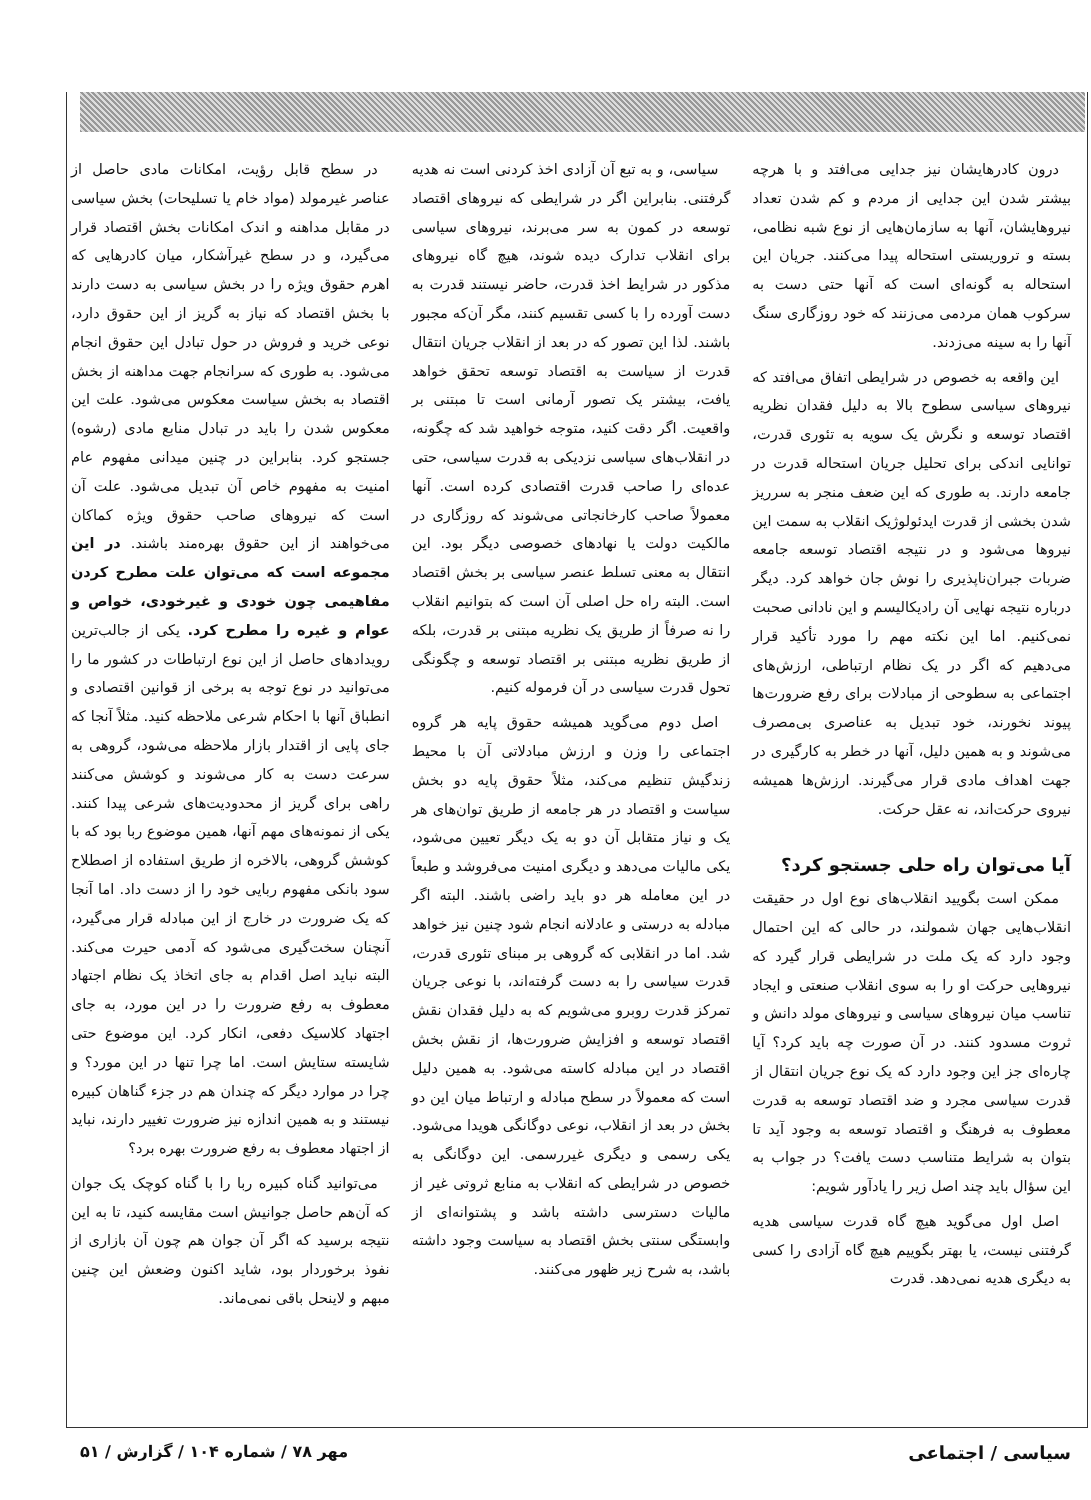درون کادرهایشان نیز جدایی می‌افتد و با هرچه بیشتر شدن این جدایی از مردم و کم شدن تعداد نیروهایشان، آنها به سازمان‌هایی از نوع شبه نظامی، بسته و تروریستی استحاله پیدا می‌کنند. جریان این استحاله به گونه‌ای است که آنها حتی دست به سرکوب همان مردمی می‌زنند که خود روزگاری سنگ آنها را به سینه می‌زدند.
این واقعه به خصوص در شرایطی اتفاق می‌افتد که نیروهای سیاسی سطوح بالا به دلیل فقدان نظریه اقتصاد توسعه و نگرش یک سویه به تئوری قدرت، توانایی اندکی برای تحلیل جریان استحاله قدرت در جامعه دارند. به طوری که این ضعف منجر به سرریز شدن بخشی از قدرت ایدئولوژیک انقلاب به سمت این نیروها می‌شود و در نتیجه اقتصاد توسعه جامعه ضربات جبران‌ناپذیری را نوش جان خواهد کرد. دیگر درباره نتیجه نهایی آن رادیکالیسم و این نادانی صحبت نمی‌کنیم. اما این نکته مهم را مورد تأکید قرار می‌دهیم که اگر در یک نظام ارتباطی، ارزش‌های اجتماعی به سطوحی از مبادلات برای رفع ضرورت‌ها پیوند نخورند، خود تبدیل به عناصری بی‌مصرف می‌شوند و به همین دلیل، آنها در خطر به کارگیری در جهت اهداف مادی قرار می‌گیرند. ارزش‌ها همیشه نیروی حرکت‌اند، نه عقل حرکت.
آیا می‌توان راه حلی جستجو کرد؟
ممکن است بگویید انقلاب‌های نوع اول در حقیقت انقلاب‌هایی جهان شمولند، در حالی که این احتمال وجود دارد که یک ملت در شرایطی قرار گیرد که نیروهایی حرکت او را به سوی انقلاب صنعتی و ایجاد تناسب میان نیروهای سیاسی و نیروهای مولد دانش و ثروت مسدود کنند. در آن صورت چه باید کرد؟ آیا چاره‌ای جز این وجود دارد که یک نوع جریان انتقال از قدرت سیاسی مجرد و ضد اقتصاد توسعه به قدرت معطوف به فرهنگ و اقتصاد توسعه به وجود آید تا بتوان به شرایط متناسب دست یافت؟ در جواب به این سؤال باید چند اصل زیر را یادآور شویم:
اصل اول می‌گوید هیچ گاه قدرت سیاسی هدیه گرفتنی نیست، یا بهتر بگوییم هیچ گاه آزادی را کسی به دیگری هدیه نمی‌دهد. قدرت
سیاسی، و به تبع آن آزادی اخذ کردنی است نه هدیه گرفتنی. بنابراین اگر در شرایطی که نیروهای اقتصاد توسعه در کمون به سر می‌برند، نیروهای سیاسی برای انقلاب تدارک دیده شوند، هیچ گاه نیروهای مذکور در شرایط اخذ قدرت، حاضر نیستند قدرت به دست آورده را با کسی تقسیم کنند، مگر آن‌که مجبور باشند. لذا این تصور که در بعد از انقلاب جریان انتقال قدرت از سیاست به اقتصاد توسعه تحقق خواهد یافت، بیشتر یک تصور آرمانی است تا مبتنی بر واقعیت. اگر دقت کنید، متوجه خواهید شد که چگونه، در انقلاب‌های سیاسی نزدیکی به قدرت سیاسی، حتی عده‌ای را صاحب قدرت اقتصادی کرده است. آنها معمولاً صاحب کارخانجاتی می‌شوند که روزگاری در مالکیت دولت یا نهادهای خصوصی دیگر بود. این انتقال به معنی تسلط عنصر سیاسی بر بخش اقتصاد است. البته راه حل اصلی آن است که بتوانیم انقلاب را نه صرفاً از طریق یک نظریه مبتنی بر قدرت، بلکه از طریق نظریه مبتنی بر اقتصاد توسعه و چگونگی تحول قدرت سیاسی در آن فرموله کنیم.
اصل دوم می‌گوید همیشه حقوق پایه هر گروه اجتماعی را وزن و ارزش مبادلاتی آن با محیط زندگیش تنظیم می‌کند، مثلاً حقوق پایه دو بخش سیاست و اقتصاد در هر جامعه از طریق توان‌های هر یک و نیاز متقابل آن دو به یک دیگر تعیین می‌شود، یکی مالیات می‌دهد و دیگری امنیت می‌فروشد و طبعاً در این معامله هر دو باید راضی باشند. البته اگر مبادله به درستی و عادلانه انجام شود چنین نیز خواهد شد. اما در انقلابی که گروهی بر مبنای تئوری قدرت، قدرت سیاسی را به دست گرفته‌اند، با نوعی جریان تمرکز قدرت روبرو می‌شویم که به دلیل فقدان نقش اقتصاد توسعه و افزایش ضرورت‌ها، از نقش بخش اقتصاد در این مبادله کاسته می‌شود. به همین دلیل است که معمولاً در سطح مبادله و ارتباط میان این دو بخش در بعد از انقلاب، نوعی دوگانگی هویدا می‌شود. یکی رسمی و دیگری غیررسمی. این دوگانگی به خصوص در شرایطی که انقلاب به منابع ثروتی غیر از مالیات دسترسی داشته باشد و پشتوانه‌ای از وابستگی سنتی بخش اقتصاد به سیاست وجود داشته باشد، به شرح زیر ظهور می‌کنند.
در سطح قابل رؤیت، امکانات مادی حاصل از عناصر غیرمولد (مواد خام یا تسلیحات) بخش سیاسی در مقابل مداهنه و اندک امکانات بخش اقتصاد قرار می‌گیرد، و در سطح غیرآشکار، میان کادرهایی که اهرم حقوق ویژه را در بخش سیاسی به دست دارند با بخش اقتصاد که نیاز به گریز از این حقوق دارد، نوعی خرید و فروش در حول تبادل این حقوق انجام می‌شود. به طوری که سرانجام جهت مداهنه از بخش اقتصاد به بخش سیاست معکوس می‌شود. علت این معکوس شدن را باید در تبادل منابع مادی (رشوه) جستجو کرد. بنابراین در چنین میدانی مفهوم عام امنیت به مفهوم خاص آن تبدیل می‌شود. علت آن است که نیروهای صاحب حقوق ویژه کماکان می‌خواهند از این حقوق بهره‌مند باشند. در این مجموعه است که می‌توان علت مطرح کردن مفاهیمی چون خودی و غیرخودی، خواص و عوام و غیره را مطرح کرد. یکی از جالب‌ترین رویدادهای حاصل از این نوع ارتباطات در کشور ما را می‌توانید در نوع توجه به برخی از قوانین اقتصادی و انطباق آنها با احکام شرعی ملاحظه کنید. مثلاً آنجا که جای پایی از اقتدار بازار ملاحظه می‌شود، گروهی به سرعت دست به کار می‌شوند و کوشش می‌کنند راهی برای گریز از محدودیت‌های شرعی پیدا کنند. یکی از نمونه‌های مهم آنها، همین موضوع ربا بود که با کوشش گروهی، بالاخره از طریق استفاده از اصطلاح سود بانکی مفهوم ربایی خود را از دست داد. اما آنجا که یک ضرورت در خارج از این مبادله قرار می‌گیرد، آنچنان سخت‌گیری می‌شود که آدمی حیرت می‌کند. البته نباید اصل اقدام به جای اتخاذ یک نظام اجتهاد معطوف به رفع ضرورت را در این مورد، به جای اجتهاد کلاسیک دفعی، انکار کرد. این موضوع حتی شایسته ستایش است. اما چرا تنها در این مورد؟ و چرا در موارد دیگر که چندان هم در جزء گناهان کبیره نیستند و به همین اندازه نیز ضرورت تغییر دارند، نباید از اجتهاد معطوف به رفع ضرورت بهره برد؟
می‌توانید گناه کبیره ربا را با گناه کوچک یک جوان که آن‌هم حاصل جوانیش است مقایسه کنید، تا به این نتیجه برسید که اگر آن جوان هم چون آن بازاری از نفوذ برخوردار بود، شاید اکنون وضعش این چنین مبهم و لاینحل باقی نمی‌ماند.
سیاسی / اجتماعی مهر ۷۸ / شماره ۱۰۴ / گزارش / ۵۱